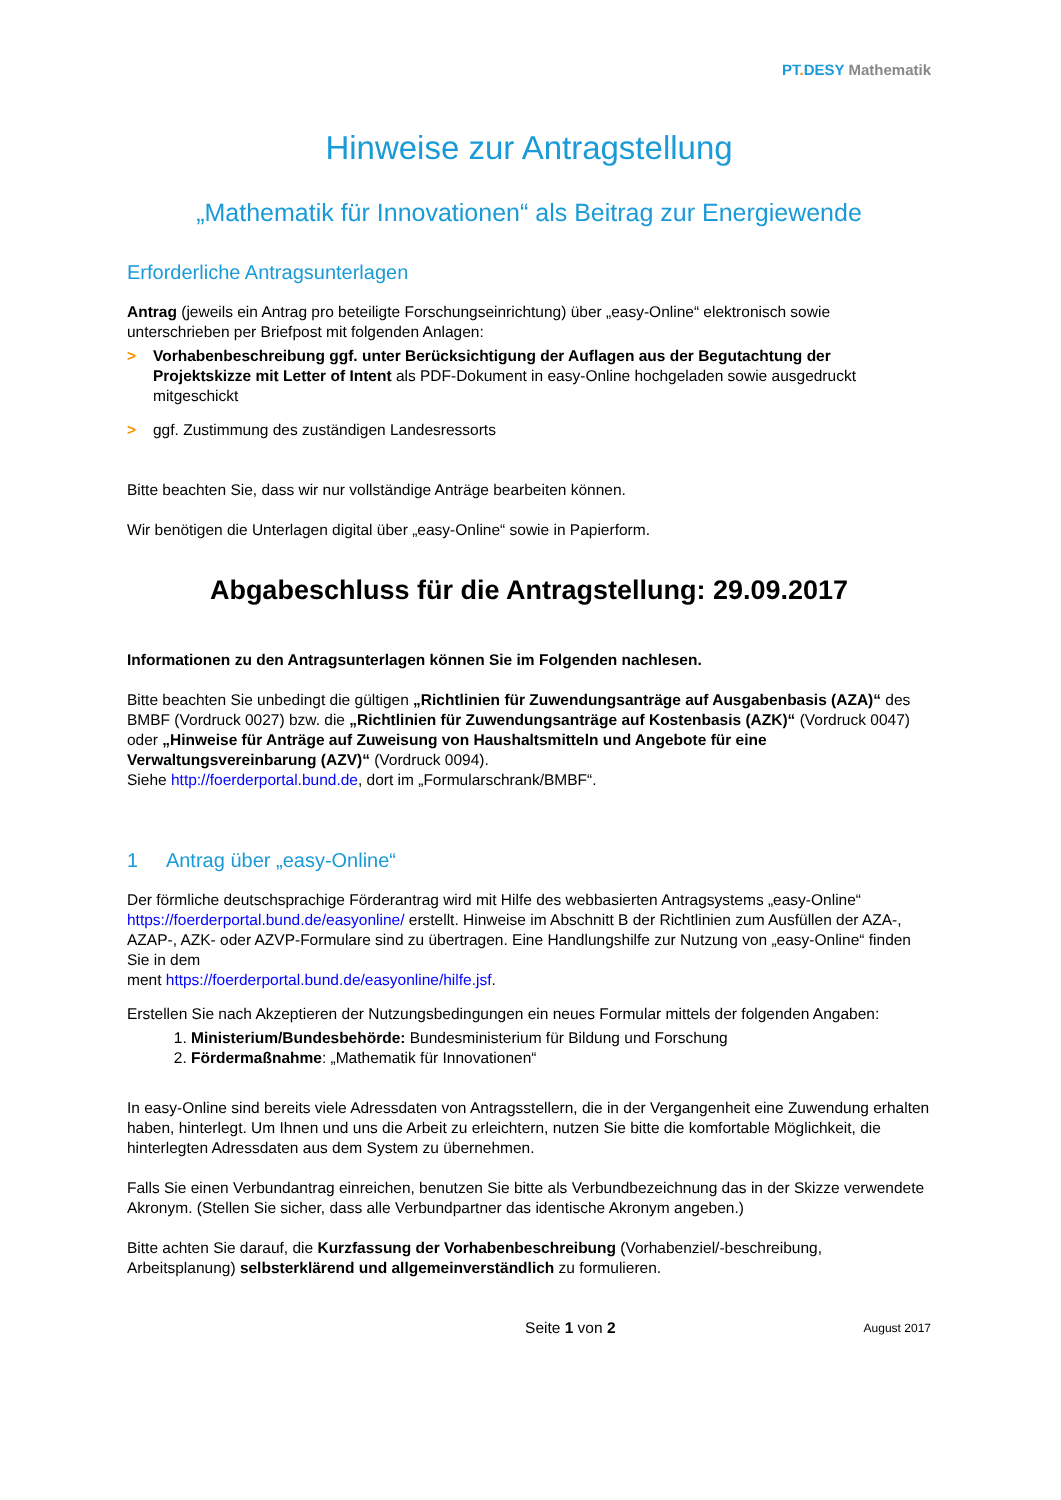PT. DESY Mathematik
Hinweise zur Antragstellung
„Mathematik für Innovationen“ als Beitrag zur Energiewende
Erforderliche Antragsunterlagen
Antrag (jeweils ein Antrag pro beteiligte Forschungseinrichtung) über „easy-Online“ elektronisch sowie unterschrieben per Briefpost mit folgenden Anlagen:
> Vorhabenbeschreibung ggf. unter Berücksichtigung der Auflagen aus der Begutachtung der Projektskizze mit Letter of Intent als PDF-Dokument in easy-Online hochgeladen sowie ausgedruckt mitgeschickt
> ggf. Zustimmung des zuständigen Landesressorts
Bitte beachten Sie, dass wir nur vollständige Anträge bearbeiten können.
Wir benötigen die Unterlagen digital über „easy-Online“ sowie in Papierform.
Abgabeschluss für die Antragstellung: 29.09.2017
Informationen zu den Antragsunterlagen können Sie im Folgenden nachlesen.
Bitte beachten Sie unbedingt die gültigen „Richtlinien für Zuwendungsanträge auf Ausgabenbasis (AZA)“ des BMBF (Vordruck 0027) bzw. die „Richtlinien für Zuwendungsanträge auf Kostenbasis (AZK)“ (Vordruck 0047) oder „Hinweise für Anträge auf Zuweisung von Haushaltsmitteln und Angebote für eine Verwaltungsvereinbarung (AZV)“ (Vordruck 0094).
Siehe http://foerderportal.bund.de, dort im „Formularschrank/BMBF“.
1 Antrag über „easy-Online“
Der förmliche deutschsprachige Förderantrag wird mit Hilfe des webbasierten Antragsystems „easy-Online“ https://foerderportal.bund.de/easyonline/ erstellt. Hinweise im Abschnitt B der Richtlinien zum Ausfüllen der AZA-, AZAP-, AZK- oder AZVP-Formulare sind zu übertragen. Eine Handlungshilfe zur Nutzung von „easy-Online“ finden Sie in dem
ment https://foerderportal.bund.de/easyonline/hilfe.jsf.
Erstellen Sie nach Akzeptieren der Nutzungsbedingungen ein neues Formular mittels der folgenden Angaben:
1. Ministerium/Bundesbehörde: Bundesministerium für Bildung und Forschung
2. Fördermaßnahme: „Mathematik für Innovationen“
In easy-Online sind bereits viele Adressdaten von Antragsstellern, die in der Vergangenheit eine Zuwendung erhalten haben, hinterlegt. Um Ihnen und uns die Arbeit zu erleichtern, nutzen Sie bitte die komfortable Möglichkeit, die hinterlegten Adressdaten aus dem System zu übernehmen.
Falls Sie einen Verbundantrag einreichen, benutzen Sie bitte als Verbundbezeichnung das in der Skizze verwendete Akronym. (Stellen Sie sicher, dass alle Verbundpartner das identische Akronym angeben.)
Bitte achten Sie darauf, die Kurzfassung der Vorhabenbeschreibung (Vorhabenziel/-beschreibung, Arbeitsplanung) selbsterklärend und allgemeinverständlich zu formulieren.
Seite 1 von 2 August 2017